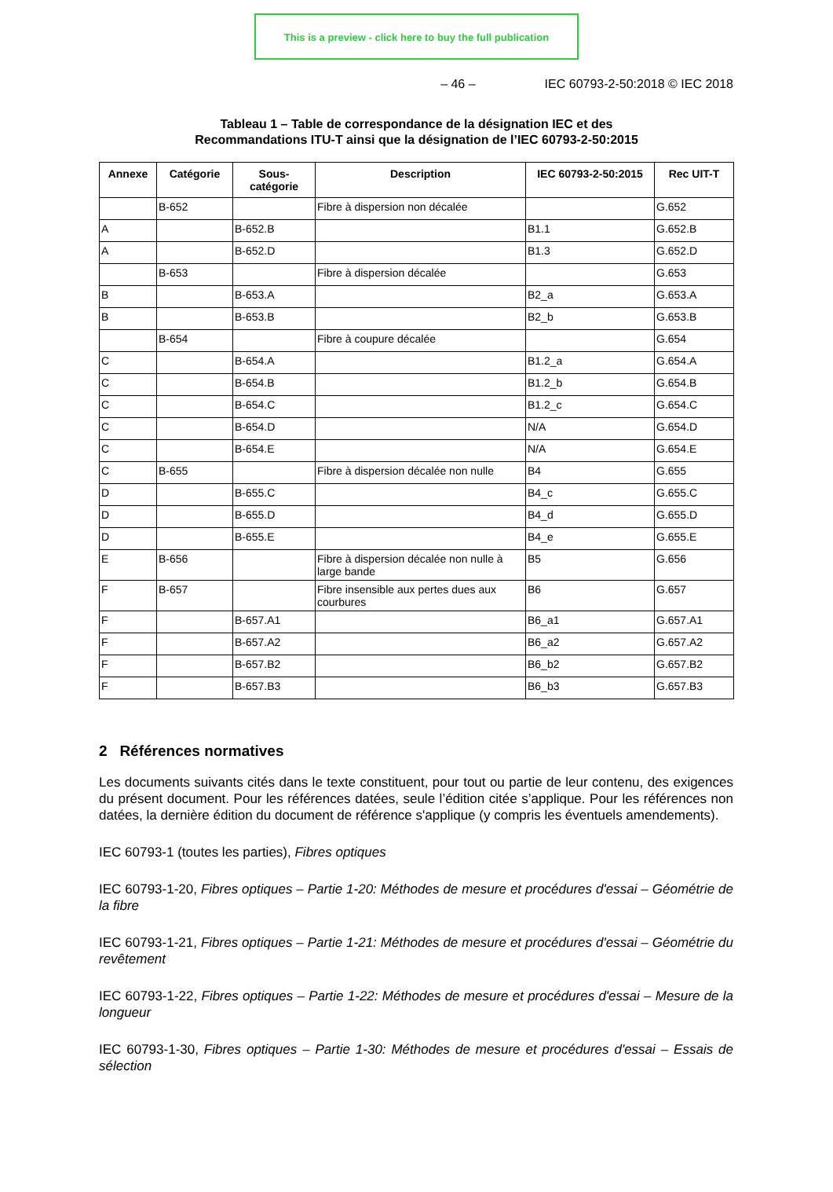This is a preview - click here to buy the full publication
– 46 – IEC 60793-2-50:2018 © IEC 2018
Tableau 1 – Table de correspondance de la désignation IEC et des
Recommandations ITU-T ainsi que la désignation de l’IEC 60793-2-50:2015
| Annexe | Catégorie | Sous- catégorie | Description | IEC 60793-2-50:2015 | Rec UIT-T |
| --- | --- | --- | --- | --- | --- |
| | B-652 | | Fibre à dispersion non décalée | | G.652 |
| A | | B-652.B | | B1.1 | G.652.B |
| A | | B-652.D | | B1.3 | G.652.D |
| | B-653 | | Fibre à dispersion décalée | | G.653 |
| B | | B-653.A | | B2_a | G.653.A |
| B | | B-653.B | | B2_b | G.653.B |
| | B-654 | | Fibre à coupure décalée | | G.654 |
| C | | B-654.A | | B1.2_a | G.654.A |
| C | | B-654.B | | B1.2_b | G.654.B |
| C | | B-654.C | | B1.2_c | G.654.C |
| C | | B-654.D | | N/A | G.654.D |
| C | | B-654.E | | N/A | G.654.E |
| C | B-655 | | Fibre à dispersion décalée non nulle | B4 | G.655 |
| D | | B-655.C | | B4_c | G.655.C |
| D | | B-655.D | | B4_d | G.655.D |
| D | | B-655.E | | B4_e | G.655.E |
| E | B-656 | | Fibre à dispersion décalée non nulle à large bande | B5 | G.656 |
| F | B-657 | | Fibre insensible aux pertes dues aux courbures | B6 | G.657 |
| F | | B-657.A1 | | B6_a1 | G.657.A1 |
| F | | B-657.A2 | | B6_a2 | G.657.A2 |
| F | | B-657.B2 | | B6_b2 | G.657.B2 |
| F | | B-657.B3 | | B6_b3 | G.657.B3 |
2 Références normatives
Les documents suivants cités dans le texte constituent, pour tout ou partie de leur contenu, des exigences du présent document. Pour les références datées, seule l’édition citée s’applique. Pour les références non datées, la dernière édition du document de référence s'applique (y compris les éventuels amendements).
IEC 60793-1 (toutes les parties), Fibres optiques
IEC 60793-1-20, Fibres optiques – Partie 1-20: Méthodes de mesure et procédures d'essai – Géométrie de la fibre
IEC 60793-1-21, Fibres optiques – Partie 1-21: Méthodes de mesure et procédures d'essai – Géométrie du revêtement
IEC 60793-1-22, Fibres optiques – Partie 1-22: Méthodes de mesure et procédures d'essai – Mesure de la longueur
IEC 60793-1-30, Fibres optiques – Partie 1-30: Méthodes de mesure et procédures d'essai – Essais de sélection